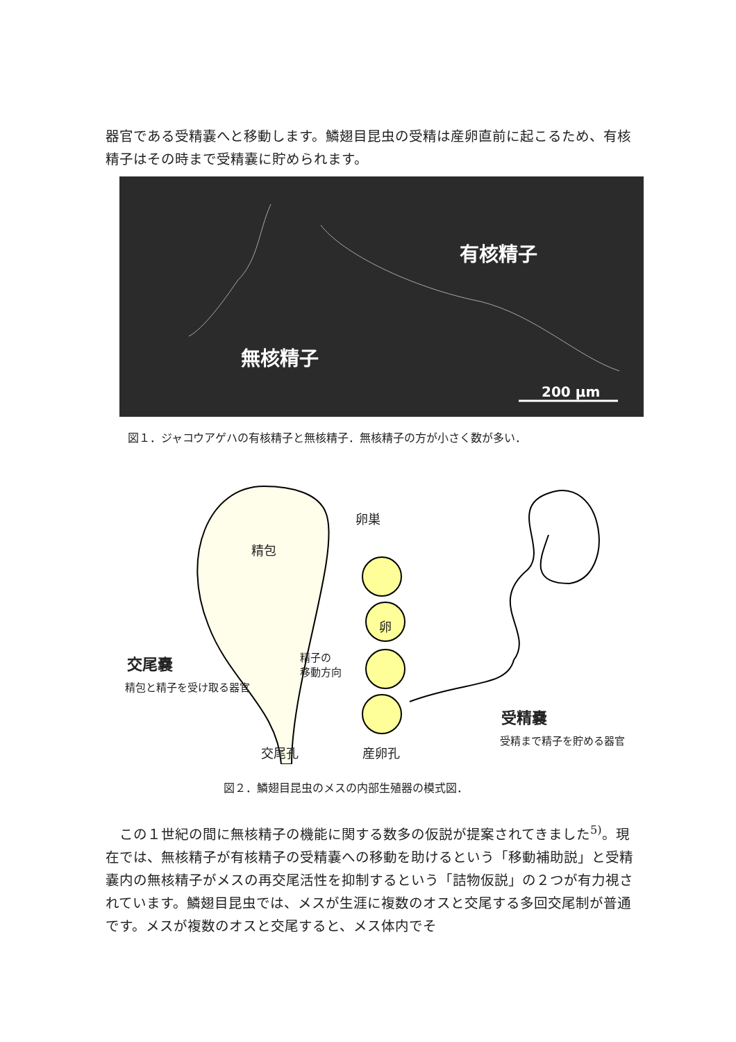器官である受精嚢へと移動します。鱗翅目昆虫の受精は産卵直前に起こるため、有核精子はその時まで受精嚢に貯められます。
有核精子
無核精子
200 µm
図１．ジャコウアゲハの有核精子と無核精子．無核精子の方が小さく数が多い．
卵巣
精包
卵
交尾嚢
精包と精子を受け取る器官
精子の
移動方向
受精嚢
受精まで精子を貯める器官
交尾孔 産卵孔
図２．鱗翅目昆虫のメスの内部生殖器の模式図．
　この１世紀の間に無核精子の機能に関する数多の仮説が提案されてきました<sup>5)</sup>。現在では、無核精子が有核精子の受精嚢への移動を助けるという「移動補助説」と受精嚢内の無核精子がメスの再交尾活性を抑制するという「詰物仮説」の２つが有力視されています。鱗翅目昆虫では、メスが生涯に複数のオスと交尾する多回交尾制が普通です。メスが複数のオスと交尾すると、メス体内でそ